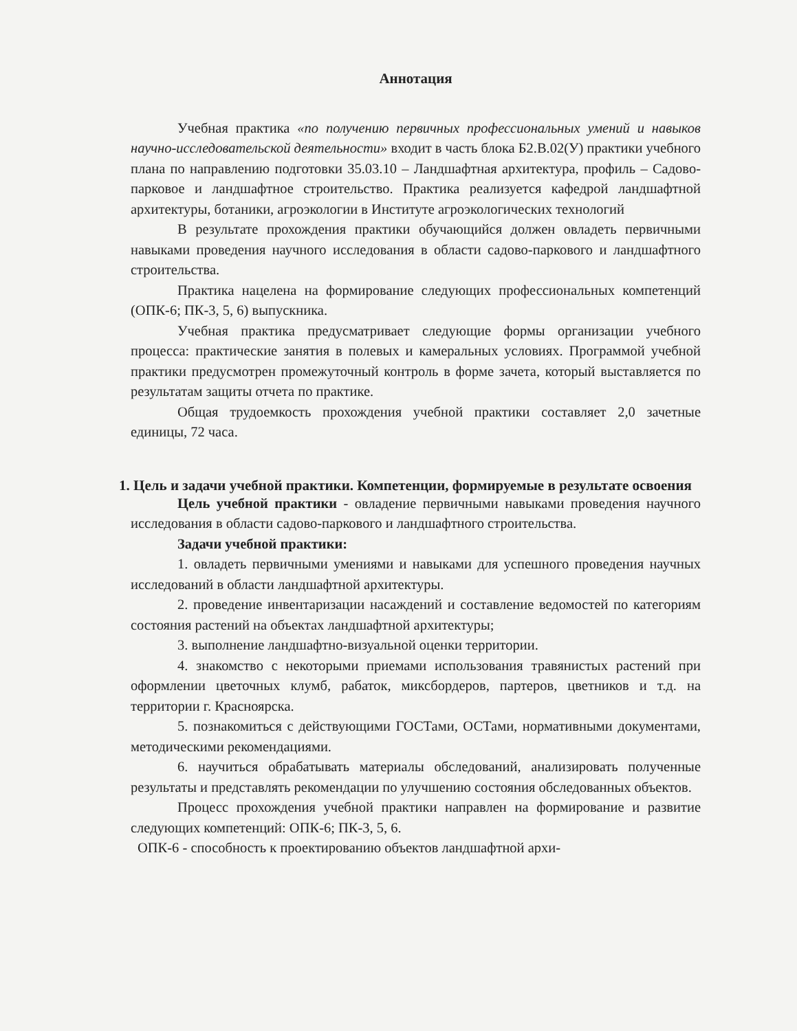Аннотация
Учебная практика «по получению первичных профессиональных умений и навыков научно-исследовательской деятельности» входит в часть блока Б2.В.02(У) практики учебного плана по направлению подготовки 35.03.10 – Ландшафтная архитектура, профиль – Садово-парковое и ландшафтное строительство. Практика реализуется кафедрой ландшафтной архитектуры, ботаники, агроэкологии в Институте агроэкологических технологий
В результате прохождения практики обучающийся должен овладеть первичными навыками проведения научного исследования в области садово-паркового и ландшафтного строительства.
Практика нацелена на формирование следующих профессиональных компетенций (ОПК-6; ПК-3, 5, 6) выпускника.
Учебная практика предусматривает следующие формы организации учебного процесса: практические занятия в полевых и камеральных условиях. Программой учебной практики предусмотрен промежуточный контроль в форме зачета, который выставляется по результатам защиты отчета по практике.
Общая трудоемкость прохождения учебной практики составляет 2,0 зачетные единицы, 72 часа.
1. Цель и задачи учебной практики. Компетенции, формируемые в результате освоения
Цель учебной практики - овладение первичными навыками проведения научного исследования в области садово-паркового и ландшафтного строительства.
Задачи учебной практики:
1. овладеть первичными умениями и навыками для успешного проведения научных исследований в области ландшафтной архитектуры.
2. проведение инвентаризации насаждений и составление ведомостей по категориям состояния растений на объектах ландшафтной архитектуры;
3. выполнение ландшафтно-визуальной оценки территории.
4. знакомство с некоторыми приемами использования травянистых растений при оформлении цветочных клумб, рабаток, миксбордеров, партеров, цветников и т.д. на территории г. Красноярска.
5. познакомиться с действующими ГОСТами, ОСТами, нормативными документами, методическими рекомендациями.
6. научиться обрабатывать материалы обследований, анализировать полученные результаты и представлять рекомендации по улучшению состояния обследованных объектов.
Процесс прохождения учебной практики направлен на формирование и развитие следующих компетенций: ОПК-6; ПК-3, 5, 6.
ОПК-6 - способность к проектированию объектов ландшафтной архи-